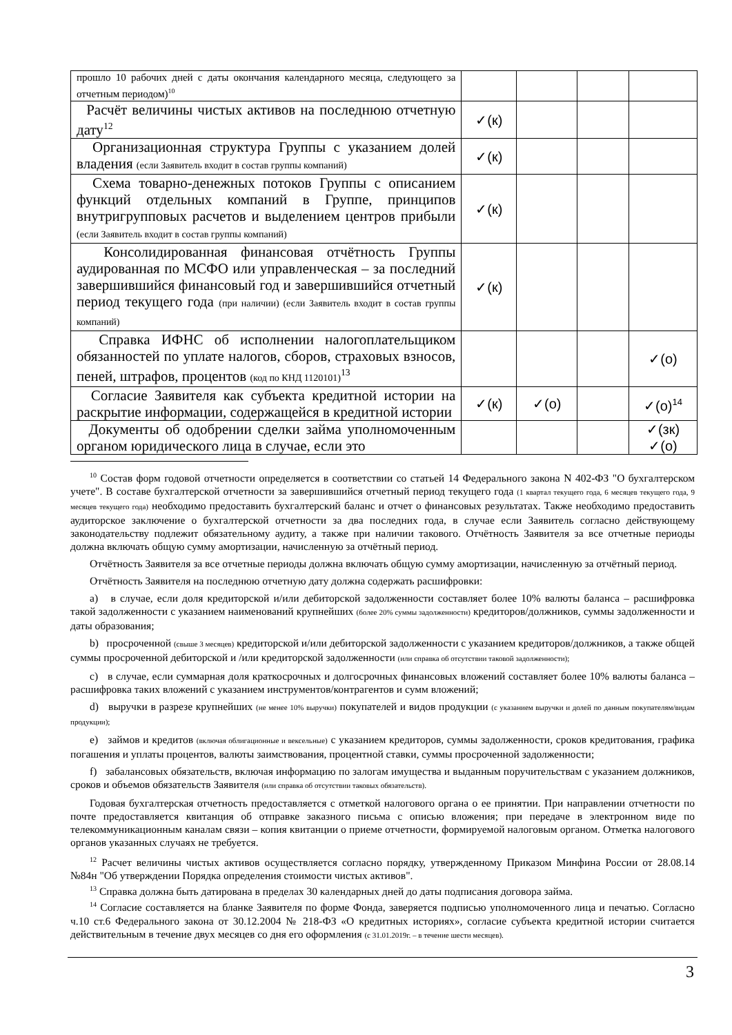| прошло 10 рабочих дней с даты окончания календарного месяца, следующего за отчетным периодом)<sup>10</sup> | | | | |
| Расчёт величины чистых активов на последнюю отчетную дату<sup>12</sup> | ✓(к) | | | |
| Организационная структура Группы с указанием долей владения (если Заявитель входит в состав группы компаний) | ✓(к) | | | |
| Схема товарно-денежных потоков Группы с описанием функций отдельных компаний в Группе, принципов внутригрупповых расчетов и выделением центров прибыли (если Заявитель входит в состав группы компаний) | ✓(к) | | | |
| Консолидированная финансовая отчётность Группы аудированная по МСФО или управленческая – за последний завершившийся финансовый год и завершившийся отчетный период текущего года (при наличии) (если Заявитель входит в состав группы компаний) | ✓(к) | | | |
| Справка ИФНС об исполнении налогоплательщиком обязанностей по уплате налогов, сборов, страховых взносов, пеней, штрафов, процентов (код по КНД 1120101)<sup>13</sup> | | | | ✓(о) |
| Согласие Заявителя как субъекта кредитной истории на раскрытие информации, содержащейся в кредитной истории | ✓(к) | ✓(о) | | ✓(о)<sup>14</sup> |
| Документы об одобрении сделки займа уполномоченным органом юридического лица в случае, если это | | | | ✓(зк) ✓(о) |
<sup>10</sup> Состав форм годовой отчетности определяется в соответствии со статьей 14 Федерального закона N 402-ФЗ "О бухгалтерском учете". В составе бухгалтерской отчетности за завершившийся отчетный период текущего года (1 квартал текущего года, 6 месяцев текущего года, 9 месяцев текущего года) необходимо предоставить бухгалтерский баланс и отчет о финансовых результатах. Также необходимо предоставить аудиторское заключение о бухгалтерской отчетности за два последних года, в случае если Заявитель согласно действующему законодательству подлежит обязательному аудиту, а также при наличии такового. Отчётность Заявителя за все отчетные периоды должна включать общую сумму амортизации, начисленную за отчётный период.
Отчётность Заявителя за все отчетные периоды должна включать общую сумму амортизации, начисленную за отчётный период.
Отчётность Заявителя на последнюю отчетную дату должна содержать расшифровки:
a) в случае, если доля кредиторской и/или дебиторской задолженности составляет более 10% валюты баланса – расшифровка такой задолженности с указанием наименований крупнейших (более 20% суммы задолженности) кредиторов/должников, суммы задолженности и даты образования;
b) просроченной (свыше 3 месяцев) кредиторской и/или дебиторской задолженности с указанием кредиторов/должников, а также общей суммы просроченной дебиторской и /или кредиторской задолженности (или справка об отсутствии таковой задолженности);
c) в случае, если суммарная доля краткосрочных и долгосрочных финансовых вложений составляет более 10% валюты баланса – расшифровка таких вложений с указанием инструментов/контрагентов и сумм вложений;
d) выручки в разрезе крупнейших (не менее 10% выручки) покупателей и видов продукции (с указанием выручки и долей по данным покупателям/видам продукции);
e) займов и кредитов (включая облигационные и вексельные) с указанием кредиторов, суммы задолженности, сроков кредитования, графика погашения и уплаты процентов, валюты заимствования, процентной ставки, суммы просроченной задолженности;
f) забалансовых обязательств, включая информацию по залогам имущества и выданным поручительствам с указанием должников, сроков и объемов обязательств Заявителя (или справка об отсутствии таковых обязательств).
Годовая бухгалтерская отчетность предоставляется с отметкой налогового органа о ее принятии. При направлении отчетности по почте предоставляется квитанция об отправке заказного письма с описью вложения; при передаче в электронном виде по телекоммуникационным каналам связи – копия квитанции о приеме отчетности, формируемой налоговым органом. Отметка налогового органов указанных случаях не требуется.
<sup>12</sup> Расчет величины чистых активов осуществляется согласно порядку, утвержденному Приказом Минфина России от 28.08.14 №84н "Об утверждении Порядка определения стоимости чистых активов".
<sup>13</sup> Справка должна быть датирована в пределах 30 календарных дней до даты подписания договора займа.
<sup>14</sup> Согласие составляется на бланке Заявителя по форме Фонда, заверяется подписью уполномоченного лица и печатью. Согласно ч.10 ст.6 Федерального закона от 30.12.2004 № 218-ФЗ «О кредитных историях», согласие субъекта кредитной истории считается действительным в течение двух месяцев со дня его оформления (с 31.01.2019г. – в течение шести месяцев).
3